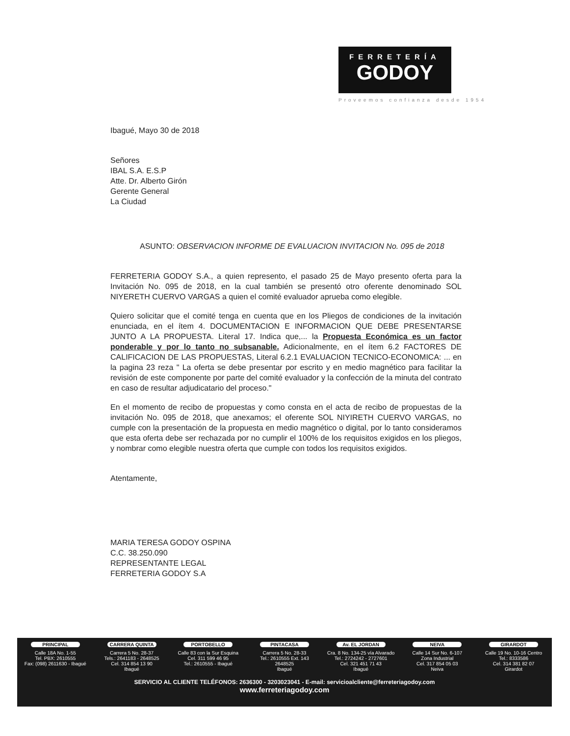FERRETERÍA
GODOY
Proveemos confianza desde 1954
Ibagué, Mayo 30 de 2018
Señores
IBAL S.A. E.S.P
Atte. Dr. Alberto Girón
Gerente General
La Ciudad
ASUNTO: OBSERVACION INFORME DE EVALUACION INVITACION No. 095 de 2018
FERRETERIA GODOY S.A., a quien represento, el pasado 25 de Mayo presento oferta para la Invitación No. 095 de 2018, en la cual también se presentó otro oferente denominado SOL NIYERETH CUERVO VARGAS a quien el comité evaluador aprueba como elegible.
Quiero solicitar que el comité tenga en cuenta que en los Pliegos de condiciones de la invitación enunciada, en el ítem 4. DOCUMENTACION E INFORMACION QUE DEBE PRESENTARSE JUNTO A LA PROPUESTA. Literal 17. Indica que,... la Propuesta Económica es un factor ponderable y por lo tanto no subsanable. Adicionalmente, en el ítem 6.2 FACTORES DE CALIFICACION DE LAS PROPUESTAS, Literal 6.2.1 EVALUACION TECNICO-ECONOMICA: ... en la pagina 23 reza " La oferta se debe presentar por escrito y en medio magnético para facilitar la revisión de este componente por parte del comité evaluador y la confección de la minuta del contrato en caso de resultar adjudicatario del proceso."
En el momento de recibo de propuestas y como consta en el acta de recibo de propuestas de la invitación No. 095 de 2018, que anexamos; el oferente SOL NIYIRETH CUERVO VARGAS, no cumple con la presentación de la propuesta en medio magnético o digital, por lo tanto consideramos que esta oferta debe ser rechazada por no cumplir el 100% de los requisitos exigidos en los pliegos, y nombrar como elegible nuestra oferta que cumple con todos los requisitos exigidos.
Atentamente,
MARIA TERESA GODOY OSPINA
C.C. 38.250.090
REPRESENTANTE LEGAL
FERRETERIA GODOY S.A
PRINCIPAL
Calle 18A No. 1-55
Tel. PBX: 2610555
Fax: (098) 2611630 - Ibagué
CARRERA QUINTA
Carrera 5 No. 28-37
Tels.: 2641183 - 2648525
Cel. 314 854 13 90
Ibagué
PORTOBELLO
Calle 83 con la Sur Esquina
Cel. 311 599 46 95
Tel.: 2610555 - Ibagué
PINTACASA
Carrera 5 No. 28-33
Tel.: 2610555 Ext. 143
2648525
Ibagué
Av. EL JORDAN
Cra. 8 No. 134-25 vía Alvarado
Tel.: 2724242 - 2727601
Cel. 321 451 71 43
Ibagué
NEIVA
Calle 14 Sur No. 6-107
Zona Industrial
Cel. 317 854 05 03
Neiva
GIRARDOT
Calle 19 No. 10-16 Centro
Tel.: 8333586
Cel. 314 381 82 07
Girardot
SERVICIO AL CLIENTE TELÉFONOS: 2636300 - 3203023041 - E-mail: servicioalcliente@ferreteriagodoy.com
www.ferreteriagodoy.com